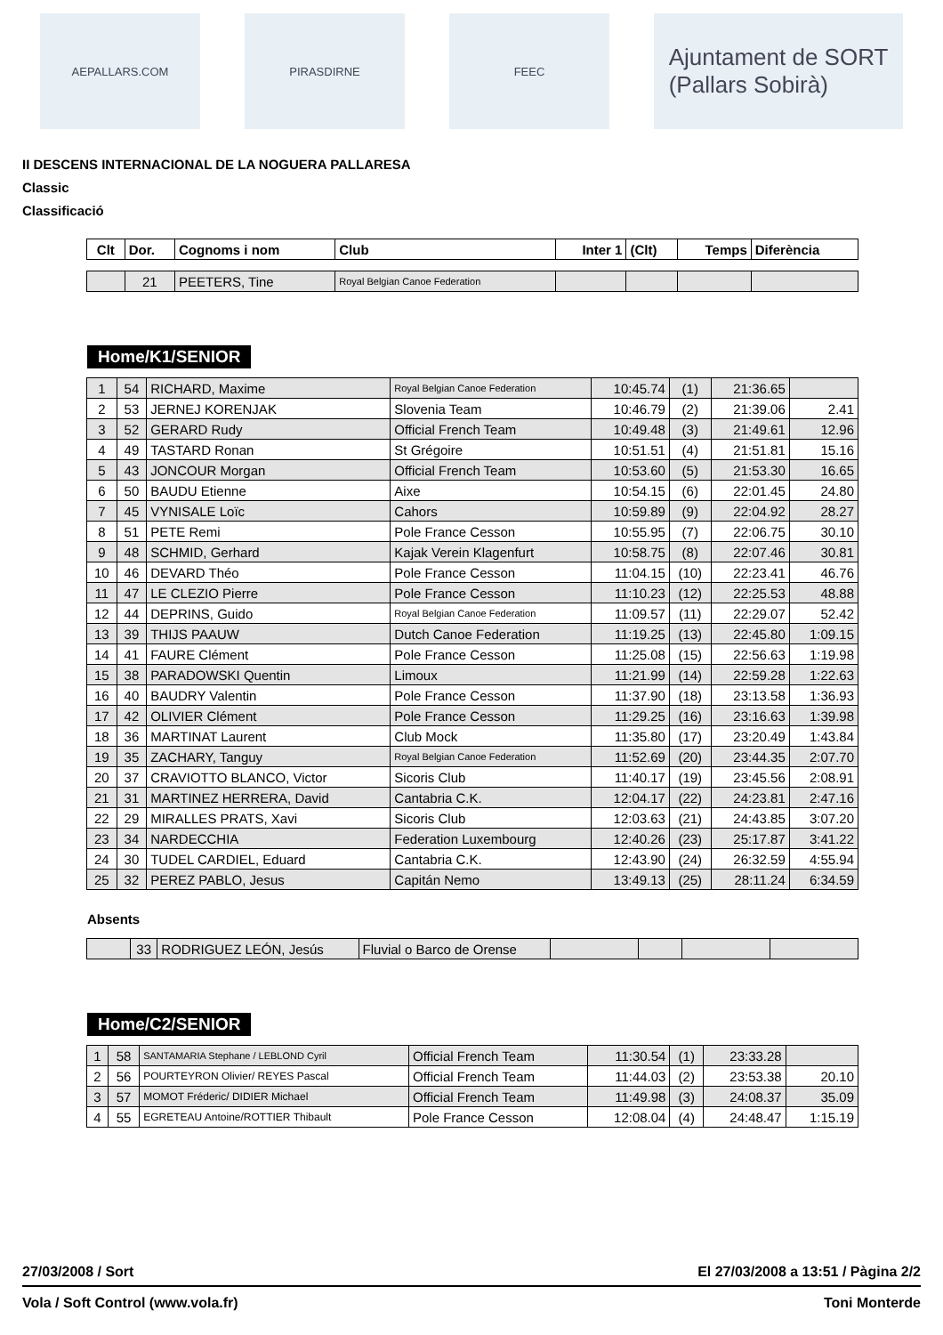AEPALLARS.COM PIRASDIRNE FEEC
Ajuntament de SORT
(Pallars Sobirà)
II DESCENS INTERNACIONAL DE LA NOGUERA PALLARESA
Classic
Classificació
| Clt | Dor. | Cognoms i nom | Club | Inter 1 | (Clt) | Temps | Diferència |
| --- | --- | --- | --- | --- | --- | --- | --- |
| | 21 | PEETERS, Tine | Royal Belgian Canoe Federation | | | | |
Home/K1/SENIOR
| 1 | 54 | RICHARD, Maxime | Royal Belgian Canoe Federation | 10:45.74 | (1) | 21:36.65 | |
| 2 | 53 | JERNEJ KORENJAK | Slovenia Team | 10:46.79 | (2) | 21:39.06 | 2.41 |
| 3 | 52 | GERARD Rudy | Official French Team | 10:49.48 | (3) | 21:49.61 | 12.96 |
| 4 | 49 | TASTARD Ronan | St Grégoire | 10:51.51 | (4) | 21:51.81 | 15.16 |
| 5 | 43 | JONCOUR Morgan | Official French Team | 10:53.60 | (5) | 21:53.30 | 16.65 |
| 6 | 50 | BAUDU Etienne | Aixe | 10:54.15 | (6) | 22:01.45 | 24.80 |
| 7 | 45 | VYNISALE Loïc | Cahors | 10:59.89 | (9) | 22:04.92 | 28.27 |
| 8 | 51 | PETE Remi | Pole France Cesson | 10:55.95 | (7) | 22:06.75 | 30.10 |
| 9 | 48 | SCHMID, Gerhard | Kajak Verein Klagenfurt | 10:58.75 | (8) | 22:07.46 | 30.81 |
| 10 | 46 | DEVARD Théo | Pole France Cesson | 11:04.15 | (10) | 22:23.41 | 46.76 |
| 11 | 47 | LE CLEZIO Pierre | Pole France Cesson | 11:10.23 | (12) | 22:25.53 | 48.88 |
| 12 | 44 | DEPRINS, Guido | Royal Belgian Canoe Federation | 11:09.57 | (11) | 22:29.07 | 52.42 |
| 13 | 39 | THIJS PAAUW | Dutch Canoe Federation | 11:19.25 | (13) | 22:45.80 | 1:09.15 |
| 14 | 41 | FAURE Clément | Pole France Cesson | 11:25.08 | (15) | 22:56.63 | 1:19.98 |
| 15 | 38 | PARADOWSKI Quentin | Limoux | 11:21.99 | (14) | 22:59.28 | 1:22.63 |
| 16 | 40 | BAUDRY Valentin | Pole France Cesson | 11:37.90 | (18) | 23:13.58 | 1:36.93 |
| 17 | 42 | OLIVIER Clément | Pole France Cesson | 11:29.25 | (16) | 23:16.63 | 1:39.98 |
| 18 | 36 | MARTINAT Laurent | Club Mock | 11:35.80 | (17) | 23:20.49 | 1:43.84 |
| 19 | 35 | ZACHARY, Tanguy | Royal Belgian Canoe Federation | 11:52.69 | (20) | 23:44.35 | 2:07.70 |
| 20 | 37 | CRAVIOTTO BLANCO, Victor | Sicoris Club | 11:40.17 | (19) | 23:45.56 | 2:08.91 |
| 21 | 31 | MARTINEZ HERRERA, David | Cantabria C.K. | 12:04.17 | (22) | 24:23.81 | 2:47.16 |
| 22 | 29 | MIRALLES PRATS, Xavi | Sicoris Club | 12:03.63 | (21) | 24:43.85 | 3:07.20 |
| 23 | 34 | NARDECCHIA | Federation Luxembourg | 12:40.26 | (23) | 25:17.87 | 3:41.22 |
| 24 | 30 | TUDEL CARDIEL, Eduard | Cantabria C.K. | 12:43.90 | (24) | 26:32.59 | 4:55.94 |
| 25 | 32 | PEREZ PABLO, Jesus | Capitán Nemo | 13:49.13 | (25) | 28:11.24 | 6:34.59 |
Absents
| | 33 | RODRIGUEZ LEÓN, Jesús | Fluvial o Barco de Orense | | | | |
Home/C2/SENIOR
| 1 | 58 | SANTAMARIA Stephane / LEBLOND Cyril | Official French Team | 11:30.54 | (1) | 23:33.28 | |
| 2 | 56 | POURTEYRON Olivier/ REYES Pascal | Official French Team | 11:44.03 | (2) | 23:53.38 | 20.10 |
| 3 | 57 | MOMOT Fréderic/ DIDIER Michael | Official French Team | 11:49.98 | (3) | 24:08.37 | 35.09 |
| 4 | 55 | EGRETEAU Antoine/ROTTIER Thibault | Pole France Cesson | 12:08.04 | (4) | 24:48.47 | 1:15.19 |
27/03/2008 / Sort El 27/03/2008 a 13:51 / Pàgina 2/2
Vola / Soft Control (www.vola.fr) Toni Monterde